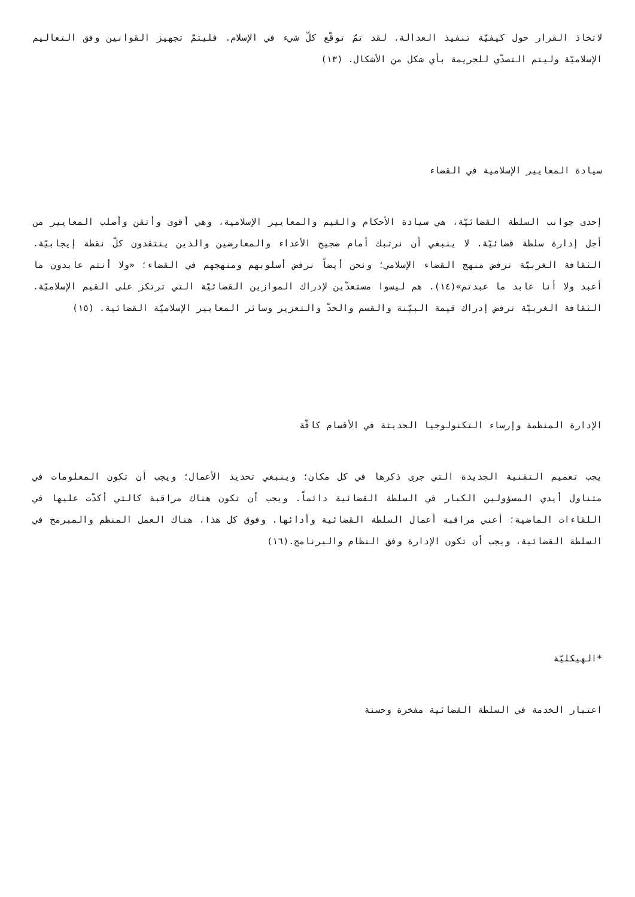لاتخاذ القرار حول كيفيّة تنفيذ العدالة. لقد تمّ توقّع كلّ شيء في الإسلام. فليتمّ تجهيز القوانين وفق التعاليم الإسلاميّة وليتم التصدّي للجريمة بأي شكل من الأشكال. (١٣)
سيادة المعايير الإسلامية في القضاء
إحدى جوانب السلطة القضائيّة، هي سيادة الأحكام والقيم والمعايير الإسلامية، وهي أقوى وأتقن وأصلب المعايير من أجل إدارة سلطة قضائيّة. لا ينبغي أن نرتبك أمام ضجيج الأعداء والمعارضين والذين ينتقدون كلّ نقطة إيجابيّة. الثقافة الغربيّة ترفض منهج القضاء الإسلامي؛ ونحن أيضاً نرفض أسلوبهم ومنهجهم في القضاء؛ «ولا أنتم عابدون ما أعبد ولا أنا عابد ما عبدتم»(١٤). هم ليسوا مستعدّين لإدراك الموازين القضائيّة التي ترتكز على القيم الإسلاميّة. الثقافة الغربيّة ترفض إدراك قيمة البيّنة والقسم والحدّ والتعزير وسائر المعايير الإسلاميّة القضائية. (١٥)
الإدارة المنظمة وإرساء التكنولوجيا الحديثة في الأقسام كافّة
يجب تعميم التقنية الجديدة التي جرى ذكرها في كل مكان؛ وينبغي تحديد الأعمال؛ ويجب أن تكون المعلومات في متناول أيدي المسؤولين الكبار في السلطة القضائية دائماً. ويجب أن تكون هناك مراقبة كالتي أكدّت عليها في اللقاءات الماضية؛ أعني مراقبة أعمال السلطة القضائية وأدائها. وفوق كل هذا، هناك العمل المنظم والمبرمج في السلطة القضائية، ويجب أن تكون الإدارة وفق النظام والبرنامج.(١٦)
*الهيكليّة
اعتبار الخدمة في السلطة القضائية مفخرة وحسنة